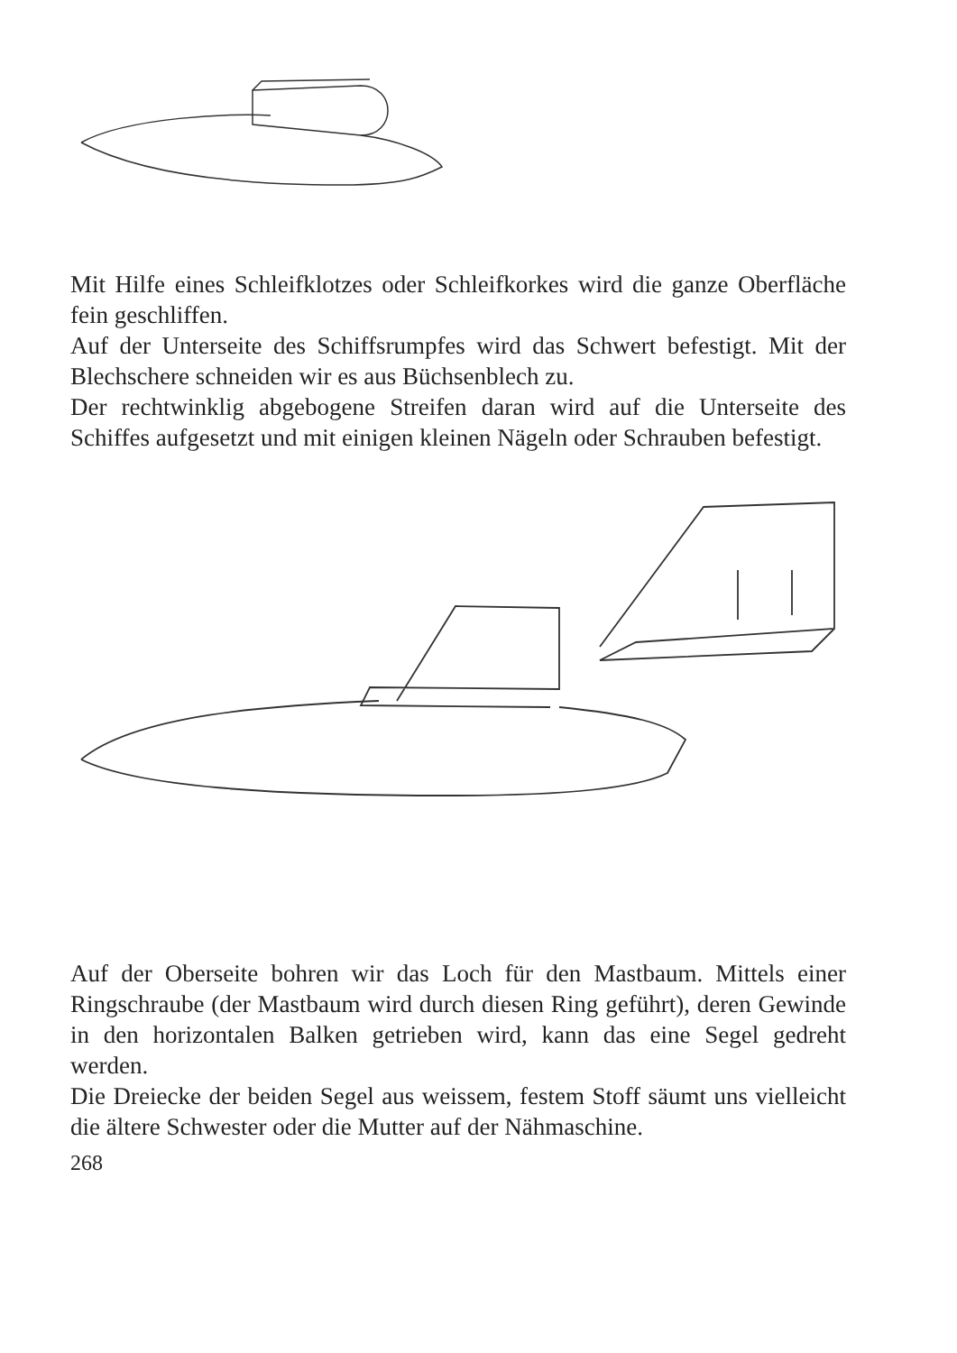Mit Hilfe eines Schleifklotzes oder Schleifkorkes wird die ganze Oberfläche fein geschliffen.
Auf der Unterseite des Schiffsrumpfes wird das Schwert befestigt. Mit der Blechschere schneiden wir es aus Büchsenblech zu.
Der rechtwinklig abgebogene Streifen daran wird auf die Unterseite des Schiffes aufgesetzt und mit einigen kleinen Nägeln oder Schrauben befestigt.
Auf der Oberseite bohren wir das Loch für den Mastbaum. Mittels einer Ringschraube (der Mastbaum wird durch diesen Ring geführt), deren Gewinde in den horizontalen Balken getrieben wird, kann das eine Segel gedreht werden.
Die Dreiecke der beiden Segel aus weissem, festem Stoff säumt uns vielleicht die ältere Schwester oder die Mutter auf der Nähmaschine.
268